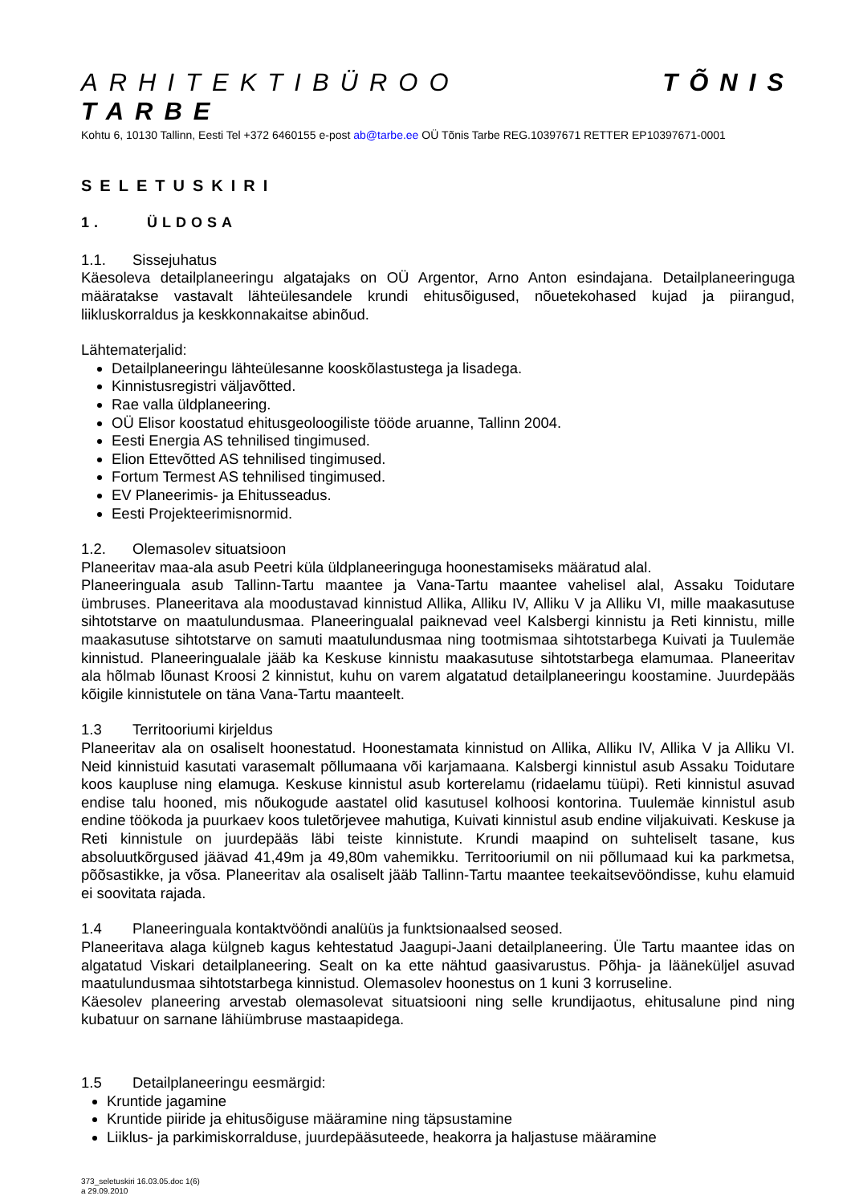ARHITEKTIBÜROO TÕNIS TARBE
Kohtu 6, 10130 Tallinn, Eesti Tel +372 6460155 e-post ab@tarbe.ee OÜ Tõnis Tarbe REG.10397671 RETTER EP10397671-0001
SELETUSKIRI
1. ÜLDOSA
1.1. Sissejuhatus
Käesoleva detailplaneeringu algatajaks on OÜ Argentor, Arno Anton esindajana. Detailplaneeringuga määratakse vastavalt lähteülesandele krundi ehitusõigused, nõuetekohased kujad ja piirangud, liikluskorraldus ja keskkonnakaitse abinõud.
Lähtematerjalid:
Detailplaneeringu lähteülesanne kooskõlastustega ja lisadega.
Kinnistusregistri väljavõtted.
Rae valla üldplaneering.
OÜ Elisor koostatud ehitusgeoloogiliste tööde aruanne, Tallinn 2004.
Eesti Energia AS tehnilised tingimused.
Elion Ettevõtted AS tehnilised tingimused.
Fortum Termest AS tehnilised tingimused.
EV Planeerimis- ja Ehitusseadus.
Eesti Projekteerimisnormid.
1.2. Olemasolev situatsioon
Planeeritav maa-ala asub Peetri küla üldplaneeringuga hoonestamiseks määratud alal.
Planeeringuala asub Tallinn-Tartu maantee ja Vana-Tartu maantee vahelisel alal, Assaku Toidutare ümbruses. Planeeritava ala moodustavad kinnistud Allika, Alliku IV, Alliku V ja Alliku VI, mille maakasutuse sihtotstarve on maatulundusmaa. Planeeringualal paiknevad veel Kalsbergi kinnistu ja Reti kinnistu, mille maakasutuse sihtotstarve on samuti maatulundusmaa ning tootmismaa sihtotstarbega Kuivati ja Tuulemäe kinnistud. Planeeringualale jääb ka Keskuse kinnistu maakasutuse sihtotstarbega elamumaa. Planeeritav ala hõlmab lõunast Kroosi 2 kinnistut, kuhu on varem algatatud detailplaneeringu koostamine. Juurdepääs kõigile kinnistutele on täna Vana-Tartu maanteelt.
1.3 Territooriumi kirjeldus
Planeeritav ala on osaliselt hoonestatud. Hoonestamata kinnistud on Allika, Alliku IV, Allika V ja Alliku VI. Neid kinnistuid kasutati varasemalt põllumaana või karjamaana. Kalsbergi kinnistul asub Assaku Toidutare koos kaupluse ning elamuga. Keskuse kinnistul asub korterelamu (ridaelamu tüüpi). Reti kinnistul asuvad endise talu hooned, mis nõukogude aastatel olid kasutusel kolhoosi kontorina. Tuulemäe kinnistul asub endine töökoda ja puurkaev koos tuletõrjevee mahutiga, Kuivati kinnistul asub endine viljakuivati. Keskuse ja Reti kinnistule on juurdepääs läbi teiste kinnistute. Krundi maapind on suhteliselt tasane, kus absoluutkõrgused jäävad 41,49m ja 49,80m vahemikku. Territooriumil on nii põllumaad kui ka parkmetsa, põõsastikke, ja võsa. Planeeritav ala osaliselt jääb Tallinn-Tartu maantee teekaitsevööndisse, kuhu elamuid ei soovitata rajada.
1.4 Planeeringuala kontaktvööndi analüüs ja funktsionaalsed seosed.
Planeeritava alaga külgneb kagus kehtestatud Jaagupi-Jaani detailplaneering. Üle Tartu maantee idas on algatatud Viskari detailplaneering. Sealt on ka ette nähtud gaasivarustus. Põhja- ja lääneküljel asuvad maatulundusmaa sihtotstarbega kinnistud. Olemasolev hoonestus on 1 kuni 3 korruseline.
Käesolev planeering arvestab olemasolevat situatsiooni ning selle krundijaotus, ehitusalune pind ning kubatuur on sarnane lähiümbruse mastaapidega.
1.5 Detailplaneeringu eesmärgid:
Kruntide jagamine
Kruntide piiride ja ehitusõiguse määramine ning täpsustamine
Liiklus- ja parkimiskorralduse, juurdepääsuteede, heakorra ja haljastuse määramine
373_seletuskiri 16.03.05.doc 1(6)
a 29.09.2010